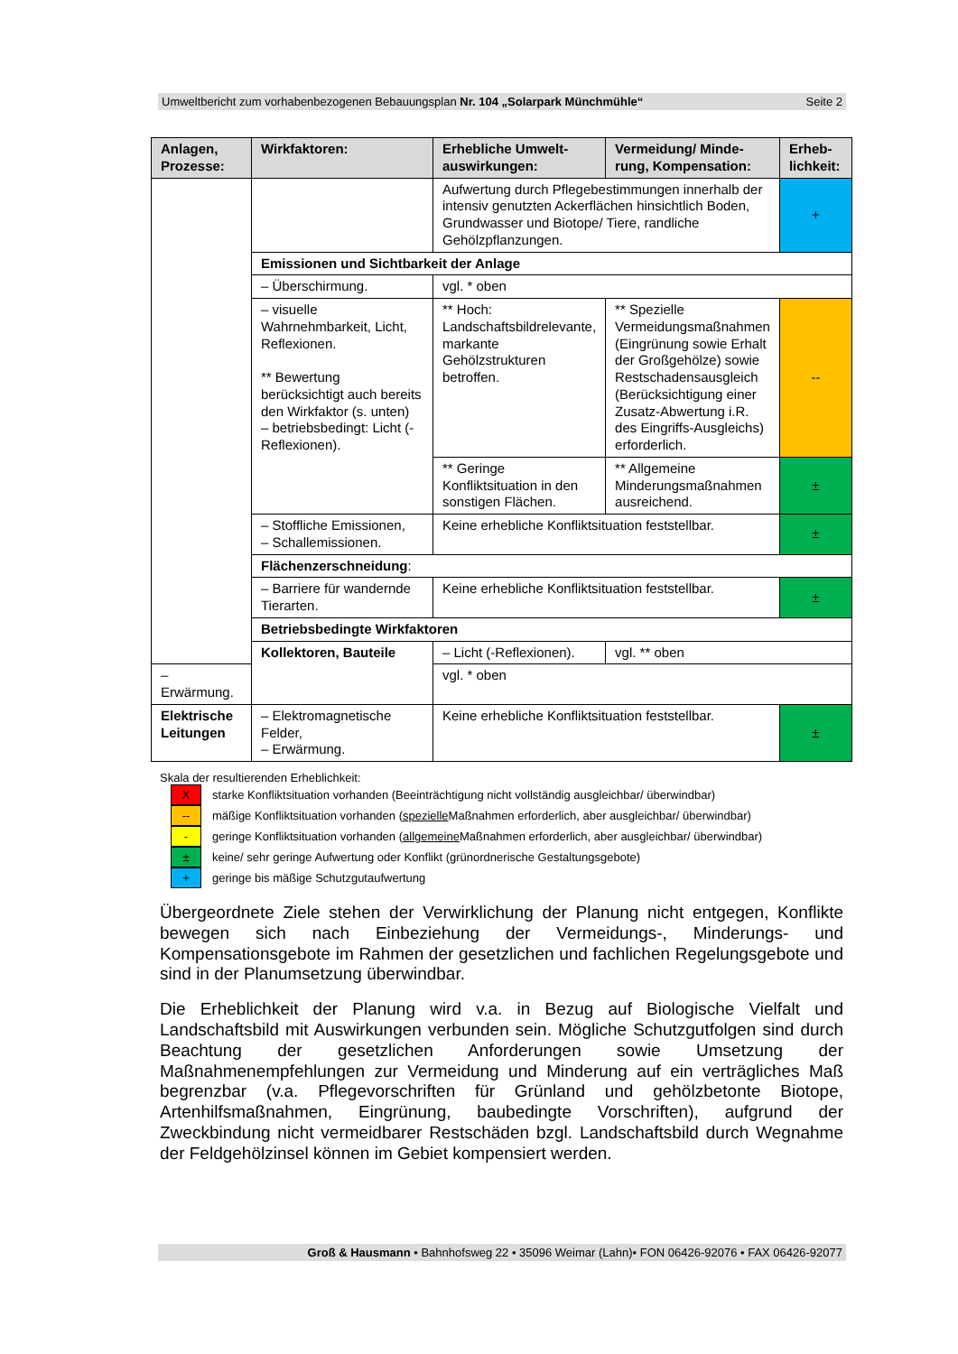Umweltbericht zum vorhabenbezogenen Bebauungsplan Nr. 104 „Solarpark Münchmühle“Seite 2
| Anlagen, Prozesse: | Wirkfaktoren: | Erhebliche Umwelt-auswirkungen: | Vermeidung/ Minde-rung, Kompensation: | Erheb-lichkeit: |
| --- | --- | --- | --- | --- |
| | | Aufwertung durch Pflegebestimmungen innerhalb der intensiv genutzten Ackerflächen hinsichtlich Boden, Grundwasser und Biotope/ Tiere, randliche Gehölzpflanzungen. | | + |
| | Emissionen und Sichtbarkeit der Anlage | | | |
| | – Überschirmung. | vgl. * oben | | |
| | – visuelle Wahrnehmbarkeit, Licht, Reflexionen. ** Bewertung berücksichtigt auch bereits den Wirkfaktor (s. unten) – betriebsbedingt: Licht (-Reflexionen). | ** Hoch: Landschaftsbildrelevante, markante Gehölzstrukturen betroffen. | ** Spezielle Vermeidungsmaßnahmen (Eingrünung sowie Erhalt der Großgehölze) sowie Restschadensausgleich (Berücksichtigung einer Zusatz-Abwertung i.R. des Eingriffs-Ausgleichs) erforderlich. | -- |
| | | ** Geringe Konfliktsituation in den sonstigen Flächen. | ** Allgemeine Minderungsmaßnahmen ausreichend. | ± |
| | – Stoffliche Emissionen, – Schallemissionen. | Keine erhebliche Konfliktsituation feststellbar. | | ± |
| | Flächenzerschneidung : | | | |
| | – Barriere für wandernde Tierarten. | Keine erhebliche Konfliktsituation feststellbar. | | ± |
| | Betriebsbedingte Wirkfaktoren | | | |
| | Kollektoren, Bauteile | – Licht (-Reflexionen). | vgl. ** oben | |
| – Erwärmung. | | vgl. * oben | | |
| Elektrische Leitungen | – Elektromagnetische Felder, – Erwärmung. | Keine erhebliche Konfliktsituation feststellbar. | | ± |
Skala der resultierenden Erheblichkeit:
X
starke Konfliktsituation vorhanden (Beeinträchtigung nicht vollständig ausgleichbar/ überwindbar)
--
mäßige Konfliktsituation vorhanden (spezielle Maßnahmen erforderlich, aber ausgleichbar/ überwindbar)
-
geringe Konfliktsituation vorhanden (allgemeine Maßnahmen erforderlich, aber ausgleichbar/ überwindbar)
±
keine/ sehr geringe Aufwertung oder Konflikt (grünordnerische Gestaltungsgebote)
+
geringe bis mäßige Schutzgutaufwertung
Übergeordnete Ziele stehen der Verwirklichung der Planung nicht entgegen, Konflikte bewegen sich nach Einbeziehung der Vermeidungs-, Minderungs- und Kompensationsgebote im Rahmen der gesetzlichen und fachlichen Regelungsgebote und sind in der Planumsetzung überwindbar.
Die Erheblichkeit der Planung wird v.a. in Bezug auf Biologische Vielfalt und Landschaftsbild mit Auswirkungen verbunden sein. Mögliche Schutzgutfolgen sind durch Beachtung der gesetzlichen Anforderungen sowie Umsetzung der Maßnahmenempfehlungen zur Vermeidung und Minderung auf ein verträgliches Maß begrenzbar (v.a. Pflegevorschriften für Grünland und gehölzbetonte Biotope, Artenhilfsmaßnahmen, Eingrünung, baubedingte Vorschriften), aufgrund der Zweckbindung nicht vermeidbarer Restschäden bzgl. Landschaftsbild durch Wegnahme der Feldgehölzinsel können im Gebiet kompensiert werden.
Groß & Hausmann • Bahnhofsweg 22 • 35096 Weimar (Lahn)• FON 06426-92076 • FAX 06426-92077